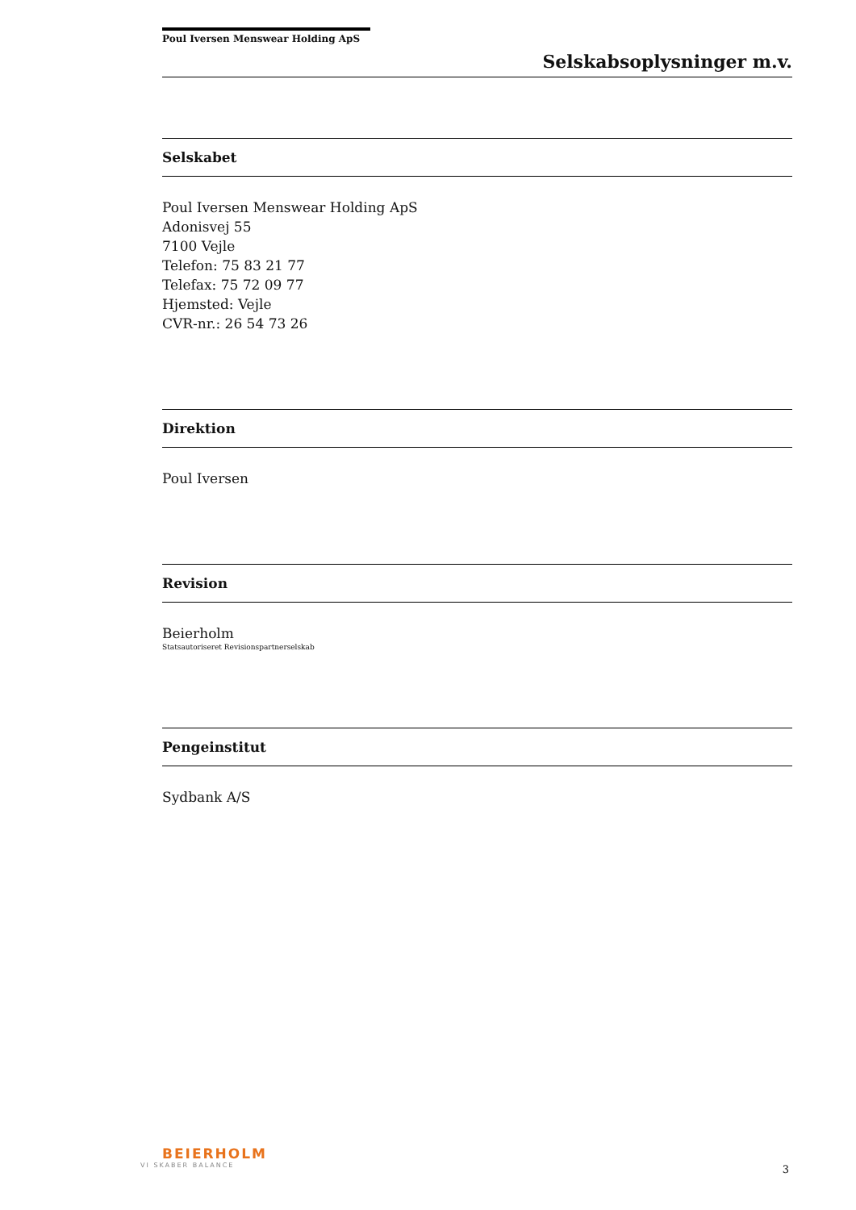Poul Iversen Menswear Holding ApS
Selskabsoplysninger m.v.
Selskabet
Poul Iversen Menswear Holding ApS
Adonisvej 55
7100 Vejle
Telefon: 75 83 21 77
Telefax: 75 72 09 77
Hjemsted: Vejle
CVR-nr.: 26 54 73 26
Direktion
Poul Iversen
Revision
Beierholm
Statsautoriseret Revisionspartnerselskab
Pengeinstitut
Sydbank A/S
BEIERHOLM
VI SKABER BALANCE
3